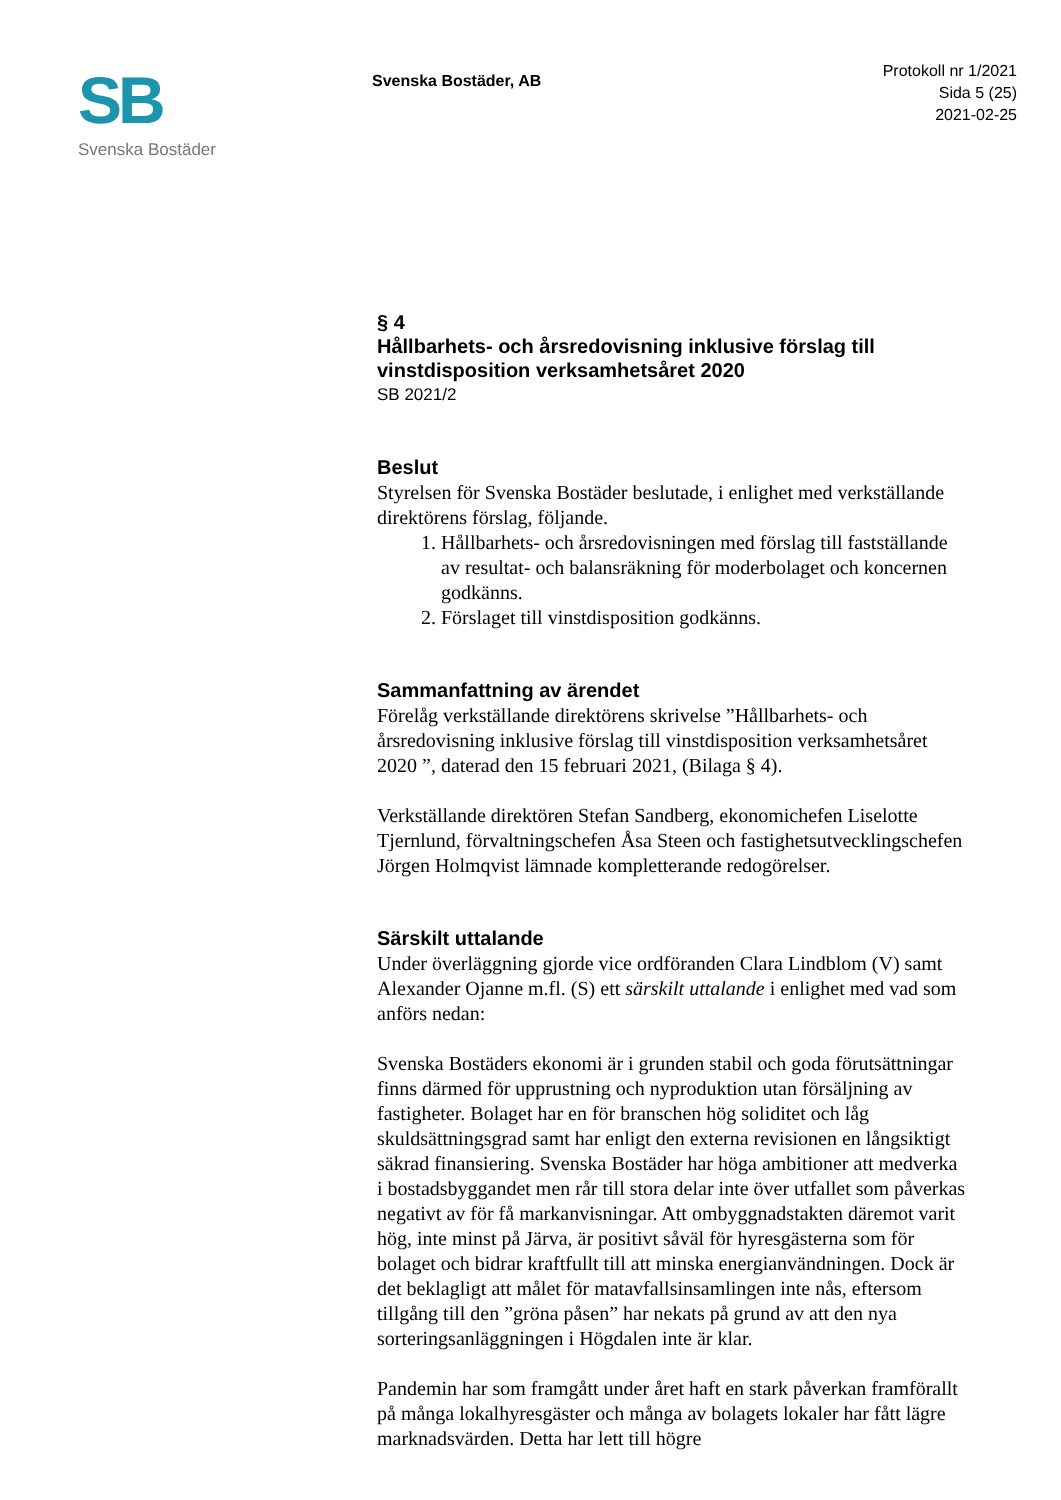SB
Svenska Bostäder
Svenska Bostäder, AB
Protokoll nr 1/2021
Sida 5 (25)
2021-02-25
§ 4
Hållbarhets- och årsredovisning inklusive förslag till vinstdisposition verksamhetsåret 2020
SB 2021/2
Beslut
Styrelsen för Svenska Bostäder beslutade, i enlighet med verkställande direktörens förslag, följande.
1. Hållbarhets- och årsredovisningen med förslag till fastställande av resultat- och balansräkning för moderbolaget och koncernen godkänns.
2. Förslaget till vinstdisposition godkänns.
Sammanfattning av ärendet
Förelåg verkställande direktörens skrivelse ”Hållbarhets- och årsredovisning inklusive förslag till vinstdisposition verksamhetsåret 2020 ”, daterad den 15 februari 2021, (Bilaga § 4).
Verkställande direktören Stefan Sandberg, ekonomichefen Liselotte Tjernlund, förvaltningschefen Åsa Steen och fastighetsutvecklingschefen Jörgen Holmqvist lämnade kompletterande redogörelser.
Särskilt uttalande
Under överläggning gjorde vice ordföranden Clara Lindblom (V) samt Alexander Ojanne m.fl. (S) ett särskilt uttalande i enlighet med vad som anförs nedan:
Svenska Bostäders ekonomi är i grunden stabil och goda förutsättningar finns därmed för upprustning och nyproduktion utan försäljning av fastigheter. Bolaget har en för branschen hög soliditet och låg skuldsättningsgrad samt har enligt den externa revisionen en långsiktigt säkrad finansiering. Svenska Bostäder har höga ambitioner att medverka i bostadsbyggandet men rår till stora delar inte över utfallet som påverkas negativt av för få markanvisningar. Att ombyggnadstakten däremot varit hög, inte minst på Järva, är positivt såväl för hyresgästerna som för bolaget och bidrar kraftfullt till att minska energianvändningen. Dock är det beklagligt att målet för matavfallsinsamlingen inte nås, eftersom tillgång till den ”gröna påsen” har nekats på grund av att den nya sorteringsanläggningen i Högdalen inte är klar.
Pandemin har som framgått under året haft en stark påverkan framförallt på många lokalhyresgäster och många av bolagets lokaler har fått lägre marknadsvärden. Detta har lett till högre